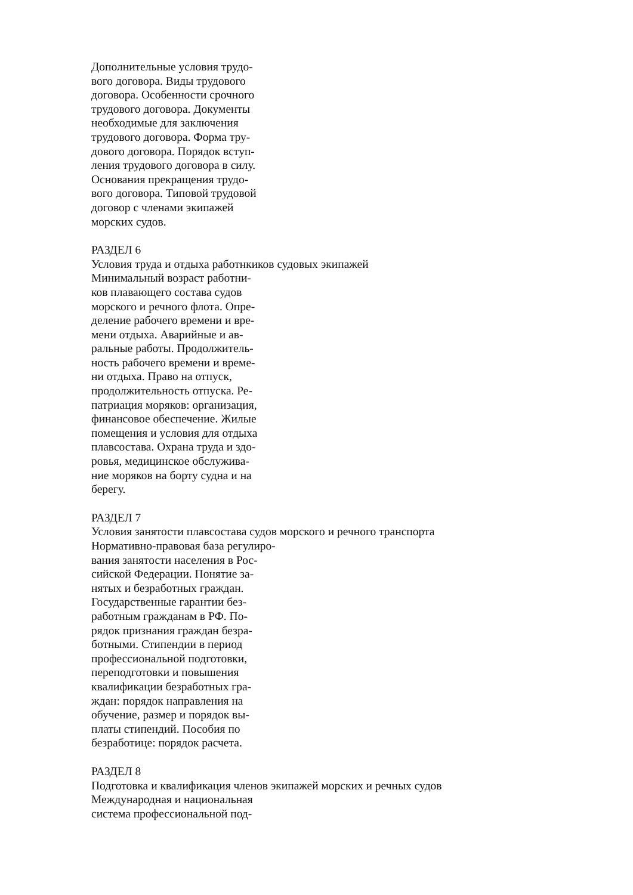Дополнительные условия трудо-
вого договора. Виды трудового
договора. Особенности срочного
трудового договора. Документы
необходимые для заключения
трудового договора. Форма тру-
дового договора. Порядок вступ-
ления трудового договора в силу.
Основания прекращения трудо-
вого договора. Типовой трудовой
договор с членами экипажей
морских судов.
РАЗДЕЛ 6
Условия труда и отдыха работнкиков судовых экипажей
Минимальный возраст работни-
ков плавающего состава судов
морского и речного флота. Опре-
деление рабочего времени и вре-
мени отдыха. Аварийные и ав-
ральные работы. Продолжитель-
ность рабочего времени и време-
ни отдыха. Право на отпуск,
продолжительность отпуска. Ре-
патриация моряков: организация,
финансовое обеспечение. Жилые
помещения и условия для отдыха
плавсостава. Охрана труда и здо-
ровья, медицинское обслужива-
ние моряков на борту судна и на
берегу.
РАЗДЕЛ 7
Условия занятости плавсостава судов морского и речного транспорта
Нормативно-правовая база регулиро-
вания занятости населения в Рос-
сийской Федерации. Понятие за-
нятых и безработных граждан.
Государственные гарантии без-
работным гражданам в РФ. По-
рядок признания граждан безра-
ботными. Стипендии в период
профессиональной подготовки,
переподготовки и повышения
квалификации безработных гра-
ждан: порядок направления на
обучение, размер и порядок вы-
платы стипендий. Пособия по
безработице: порядок расчета.
РАЗДЕЛ 8
Подготовка и квалификация членов экипажей морских и речных судов
Международная и национальная
система профессиональной под-